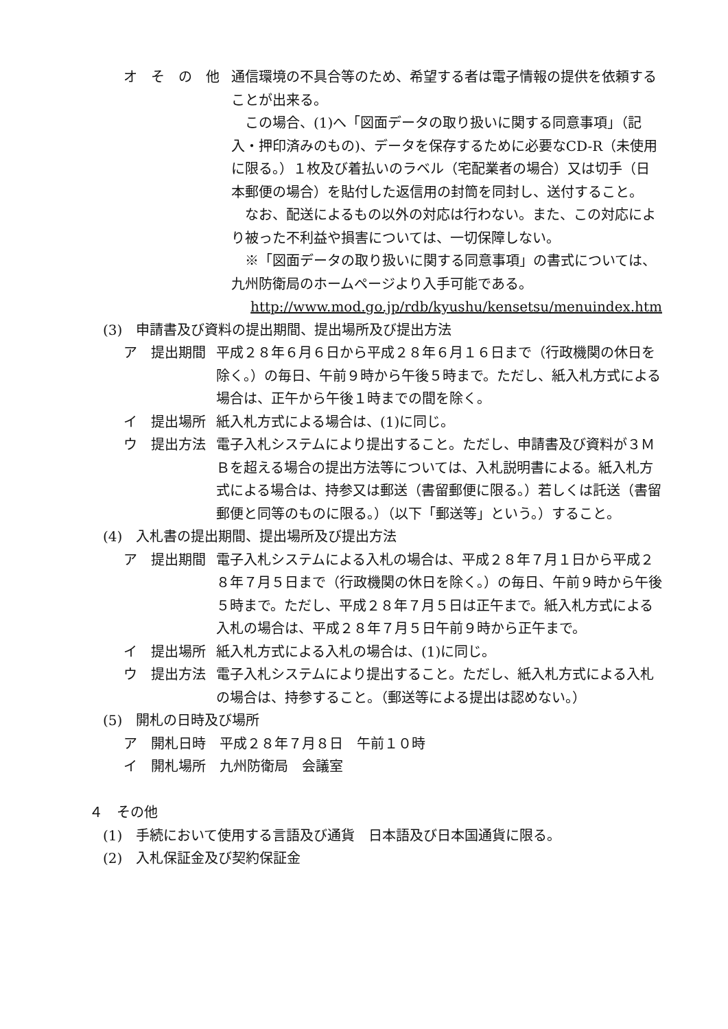オ　そ　の　他
通信環境の不具合等のため、希望する者は電子情報の提供を依頼することが出来る。
　この場合、(1)へ「図面データの取り扱いに関する同意事項」（記入・押印済みのもの)、データを保存するために必要なCD-R（未使用に限る。）１枚及び着払いのラベル（宅配業者の場合）又は切手（日本郵便の場合）を貼付した返信用の封筒を同封し、送付すること。
　なお、配送によるもの以外の対応は行わない。また、この対応により被った不利益や損害については、一切保障しない。
　※「図面データの取り扱いに関する同意事項」の書式については、九州防衛局のホームページより入手可能である。
http://www.mod.go.jp/rdb/kyushu/kensetsu/menuindex.htm
(3)　申請書及び資料の提出期間、提出場所及び提出方法
ア　提出期間
平成２８年６月６日から平成２８年６月１６日まで（行政機関の休日を除く。）の毎日、午前９時から午後５時まで。ただし、紙入札方式による場合は、正午から午後１時までの間を除く。
イ　提出場所
紙入札方式による場合は、(1)に同じ。
ウ　提出方法
電子入札システムにより提出すること。ただし、申請書及び資料が３ＭＢを超える場合の提出方法等については、入札説明書による。紙入札方式による場合は、持参又は郵送（書留郵便に限る。）若しくは託送（書留郵便と同等のものに限る。）（以下「郵送等」という。）すること。
(4)　入札書の提出期間、提出場所及び提出方法
ア　提出期間
電子入札システムによる入札の場合は、平成２８年７月１日から平成２８年７月５日まで（行政機関の休日を除く。）の毎日、午前９時から午後５時まで。ただし、平成２８年７月５日は正午まで。紙入札方式による入札の場合は、平成２８年７月５日午前９時から正午まで。
イ　提出場所
紙入札方式による入札の場合は、(1)に同じ。
ウ　提出方法
電子入札システムにより提出すること。ただし、紙入札方式による入札の場合は、持参すること。（郵送等による提出は認めない。）
(5)　開札の日時及び場所
ア　開札日時　平成２８年７月８日　午前１０時
イ　開札場所　九州防衛局　会議室
４　その他
(1)　手続において使用する言語及び通貨　日本語及び日本国通貨に限る。
(2)　入札保証金及び契約保証金